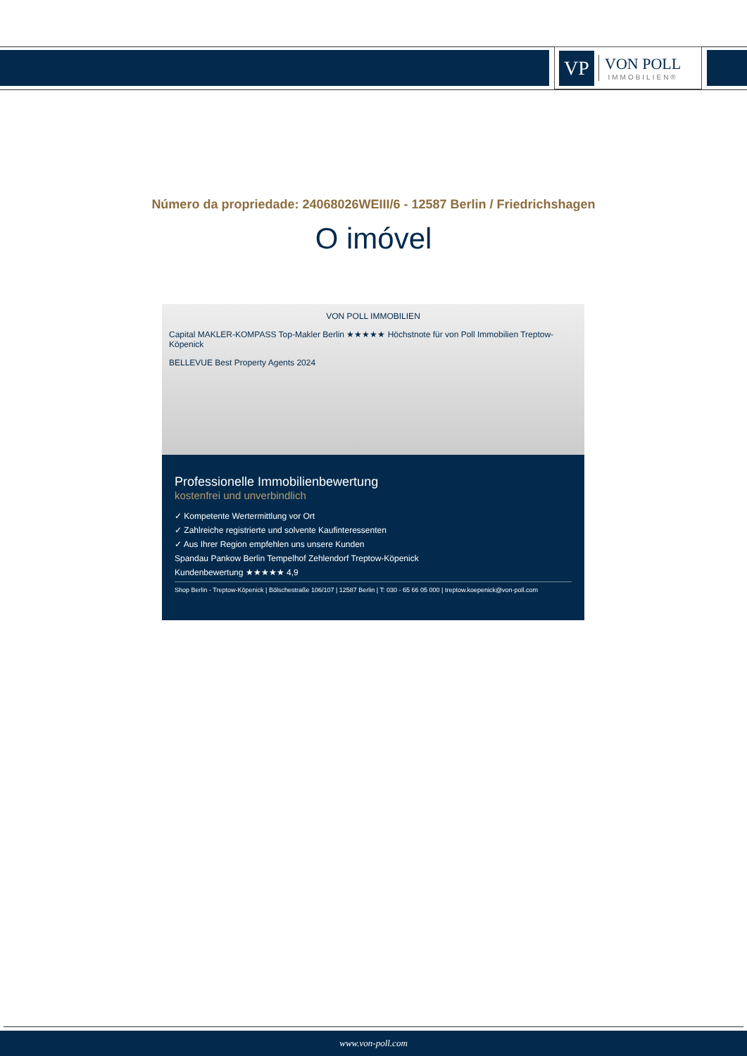VP
VON POLL
IMMOBILIEN®
Número da propriedade: 24068026WEIII/6 - 12587 Berlin / Friedrichshagen
O imóvel
VON POLL IMMOBILIEN
Capital MAKLER-KOMPASS Top-Makler Berlin ★★★★★ Höchstnote für von Poll Immobilien Treptow-Köpenick
BELLEVUE Best Property Agents 2024
Professionelle Immobilienbewertung
kostenfrei und unverbindlich
✓ Kompetente Wertermittlung vor Ort
✓ Zahlreiche registrierte und solvente Kaufinteressenten
✓ Aus Ihrer Region empfehlen uns unsere Kunden
Spandau Pankow Berlin Tempelhof Zehlendorf Treptow-Köpenick
Kundenbewertung ★★★★★ 4,9
Shop Berlin - Treptow-Köpenick | Bölschestraße 106/107 | 12587 Berlin | T: 030 - 65 66 05 000 | treptow.koepenick@von-poll.com
www.von-poll.com